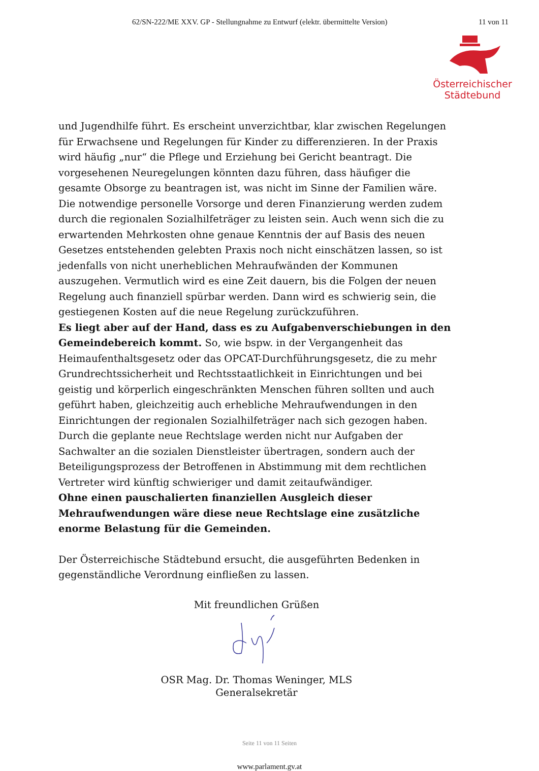62/SN-222/ME XXV. GP - Stellungnahme zu Entwurf (elektr. übermittelte Version) 11 von 11
Österreichischer
Städtebund
und Jugendhilfe führt. Es erscheint unverzichtbar, klar zwischen Regelungen für Erwachsene und Regelungen für Kinder zu differenzieren. In der Praxis wird häufig „nur“ die Pflege und Erziehung bei Gericht beantragt. Die vorgesehenen Neuregelungen könnten dazu führen, dass häufiger die gesamte Obsorge zu beantragen ist, was nicht im Sinne der Familien wäre.
Die notwendige personelle Vorsorge und deren Finanzierung werden zudem durch die regionalen Sozialhilfeträger zu leisten sein. Auch wenn sich die zu erwartenden Mehrkosten ohne genaue Kenntnis der auf Basis des neuen Gesetzes entstehenden gelebten Praxis noch nicht einschätzen lassen, so ist jedenfalls von nicht unerheblichen Mehraufwänden der Kommunen auszugehen. Vermutlich wird es eine Zeit dauern, bis die Folgen der neuen Regelung auch finanziell spürbar werden. Dann wird es schwierig sein, die gestiegenen Kosten auf die neue Regelung zurückzuführen.
Es liegt aber auf der Hand, dass es zu Aufgabenverschiebungen in den Gemeindebereich kommt. So, wie bspw. in der Vergangenheit das Heimaufenthaltsgesetz oder das OPCAT-Durchführungsgesetz, die zu mehr Grundrechtssicherheit und Rechtsstaatlichkeit in Einrichtungen und bei geistig und körperlich eingeschränkten Menschen führen sollten und auch geführt haben, gleichzeitig auch erhebliche Mehraufwendungen in den Einrichtungen der regionalen Sozialhilfeträger nach sich gezogen haben.
Durch die geplante neue Rechtslage werden nicht nur Aufgaben der Sachwalter an die sozialen Dienstleister übertragen, sondern auch der Beteiligungsprozess der Betroffenen in Abstimmung mit dem rechtlichen Vertreter wird künftig schwieriger und damit zeitaufwändiger.
Ohne einen pauschalierten finanziellen Ausgleich dieser Mehraufwendungen wäre diese neue Rechtslage eine zusätzliche enorme Belastung für die Gemeinden.
Der Österreichische Städtebund ersucht, die ausgeführten Bedenken in gegenständliche Verordnung einfließen zu lassen.
Mit freundlichen Grüßen
OSR Mag. Dr. Thomas Weninger, MLS
Generalsekretär
Seite 11 von 11 Seiten
www.parlament.gv.at